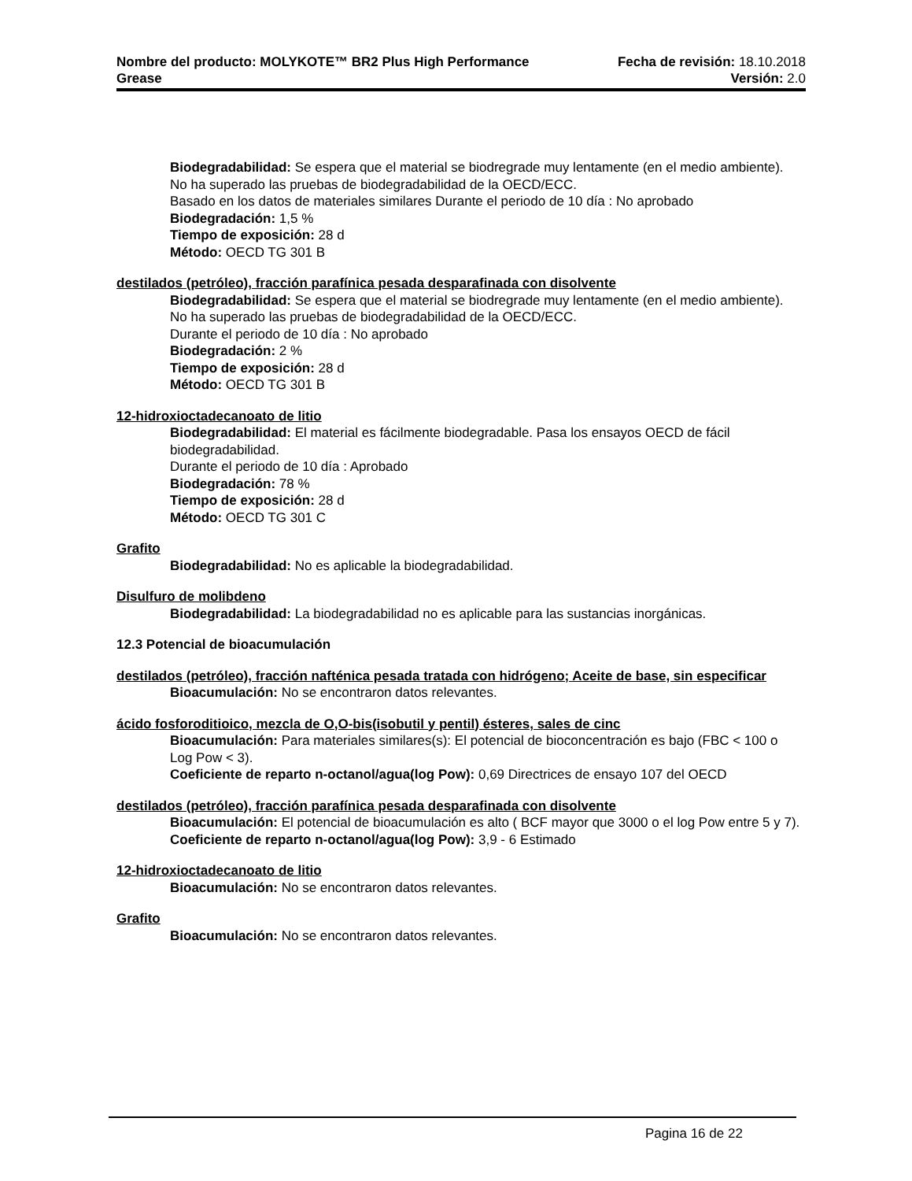Nombre del producto: MOLYKOTE™ BR2 Plus High Performance Fecha de revisión: 18.10.2018
Grease Versión: 2.0
Biodegradabilidad: Se espera que el material se biodregrade muy lentamente (en el medio ambiente). No ha superado las pruebas de biodegradabilidad de la OECD/ECC.
Basado en los datos de materiales similares Durante el periodo de 10 día : No aprobado
Biodegradación: 1,5 %
Tiempo de exposición: 28 d
Método: OECD TG 301 B
destilados (petróleo), fracción parafínica pesada desparafinada con disolvente
Biodegradabilidad: Se espera que el material se biodregrade muy lentamente (en el medio ambiente). No ha superado las pruebas de biodegradabilidad de la OECD/ECC.
Durante el periodo de 10 día : No aprobado
Biodegradación: 2 %
Tiempo de exposición: 28 d
Método: OECD TG 301 B
12-hidroxioctadecanoato de litio
Biodegradabilidad: El material es fácilmente biodegradable. Pasa los ensayos OECD de fácil biodegradabilidad.
Durante el periodo de 10 día : Aprobado
Biodegradación: 78 %
Tiempo de exposición: 28 d
Método: OECD TG 301 C
Grafito
Biodegradabilidad: No es aplicable la biodegradabilidad.
Disulfuro de molibdeno
Biodegradabilidad: La biodegradabilidad no es aplicable para las sustancias inorgánicas.
12.3 Potencial de bioacumulación
destilados (petróleo), fracción nafténica pesada tratada con hidrógeno; Aceite de base, sin especificar
Bioacumulación: No se encontraron datos relevantes.
ácido fosforoditioico, mezcla de O,O-bis(isobutil y pentil) ésteres, sales de cinc
Bioacumulación: Para materiales similares(s): El potencial de bioconcentración es bajo (FBC < 100 o Log Pow < 3).
Coeficiente de reparto n-octanol/agua(log Pow): 0,69 Directrices de ensayo 107 del OECD
destilados (petróleo), fracción parafínica pesada desparafinada con disolvente
Bioacumulación: El potencial de bioacumulación es alto ( BCF mayor que 3000 o el log Pow entre 5 y 7).
Coeficiente de reparto n-octanol/agua(log Pow): 3,9 - 6 Estimado
12-hidroxioctadecanoato de litio
Bioacumulación: No se encontraron datos relevantes.
Grafito
Bioacumulación: No se encontraron datos relevantes.
Pagina 16 de 22